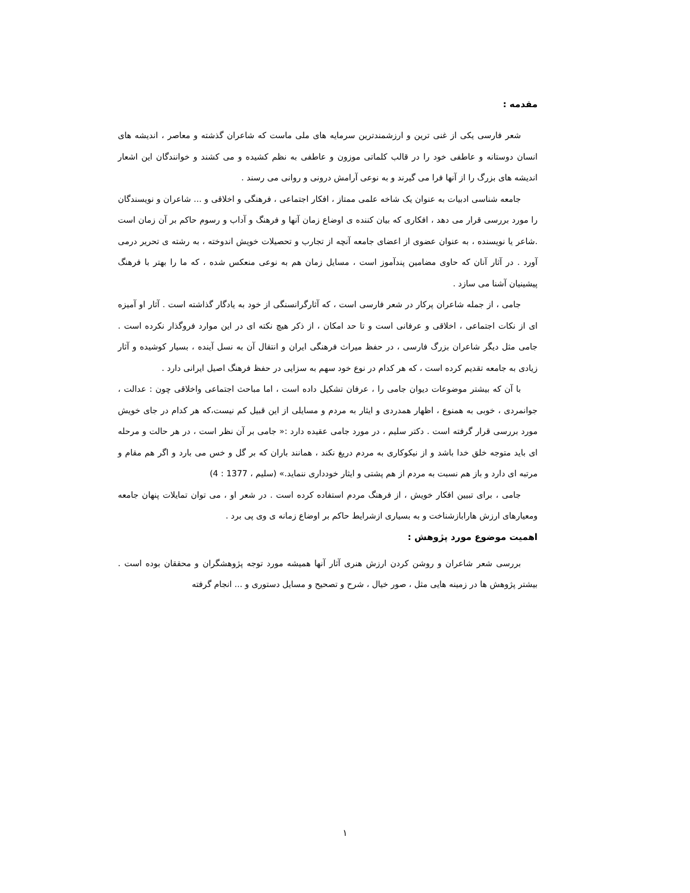مقدمه :
شعر فارسی یکی از غنی ترین و ارزشمندترین سرمایه های ملی ماست که شاعران گذشته و معاصر ، اندیشه های انسان دوستانه و عاطفی خود را در قالب کلماتی موزون و عاطفی به نظم کشیده و می کشند و خوانندگان این اشعار اندیشه های بزرگ را از آنها فرا می گیرند و به نوعی آرامش درونی و روانی می رسند .
جامعه شناسی ادبیات به عنوان یک شاخه علمی ممتاز ، افکار اجتماعی ، فرهنگی و اخلاقی و ... شاعران و نویسندگان را مورد بررسی قرار می دهد ، افکاری که بیان کننده ی اوضاع زمان آنها و فرهنگ و آداب و رسوم حاکم بر آن زمان است .شاعر یا نویسنده ، به عنوان عضوی از اعضای جامعه آنچه از تجارب و تحصیلات خویش اندوخته ، به رشته ی تحریر درمی آورد . در آثار آنان که حاوی مضامین پندآموز است ، مسایل زمان هم به نوعی منعکس شده ، که ما را بهتر با فرهنگ پیشینیان آشنا می سازد .
جامی ، از جمله شاعران پرکار در شعر فارسی است ، که آثارگرانسنگی از خود به یادگار گذاشته است . آثار او آمیزه ای از نکات اجتماعی ، اخلاقی و عرفانی است و تا حد امکان ، از ذکر هیچ نکته ای در این موارد فروگذار نکرده است . جامی مثل دیگر شاعران بزرگ فارسی ، در حفظ میراث فرهنگی ایران و انتقال آن به نسل آینده ، بسیار کوشیده و آثار زیادی به جامعه تقدیم کرده است ، که هر کدام در نوع خود سهم به سزایی در حفظ فرهنگ اصیل ایرانی دارد .
با آن که بیشتر موضوعات دیوان جامی را ، عرفان تشکیل داده است ، اما مباحث اجتماعی واخلاقی چون : عدالت ، جوانمردی ، خوبی به همنوع ، اظهار همدردی و ایثار به مردم و مسایلی از این قبیل کم نیست،که هر کدام در جای خویش مورد بررسی قرار گرفته است . دکتر سلیم ، در مورد جامی عقیده دارد :« جامی بر آن نظر است ، در هر حالت و مرحله ای باید متوجه خلق خدا باشد و از نیکوکاری به مردم دریغ نکند ، همانند باران که بر گل و خس می بارد و اگر هم مقام و مرتبه ای دارد و باز هم نسبت به مردم از هم پشتی و ایثار خودداری ننماید.» (سلیم ، 1377 : 4)
جامی ، برای تبیین افکار خویش ، از فرهنگ مردم استفاده کرده است . در شعر او ، می توان تمایلات پنهان جامعه ومعیارهای ارزش هارابازشناخت و به بسیاری ازشرایط حاکم بر اوضاع زمانه ی وی پی برد .
اهمیت موضوع مورد پژوهش :
بررسی شعر شاعران و روشن کردن ارزش هنری آثار آنها همیشه مورد توجه پژوهشگران و محققان بوده است . بیشتر پژوهش ها در زمینه هایی مثل ، صور خیال ، شرح و تصحیح و مسایل دستوری و ... انجام گرفته
۱